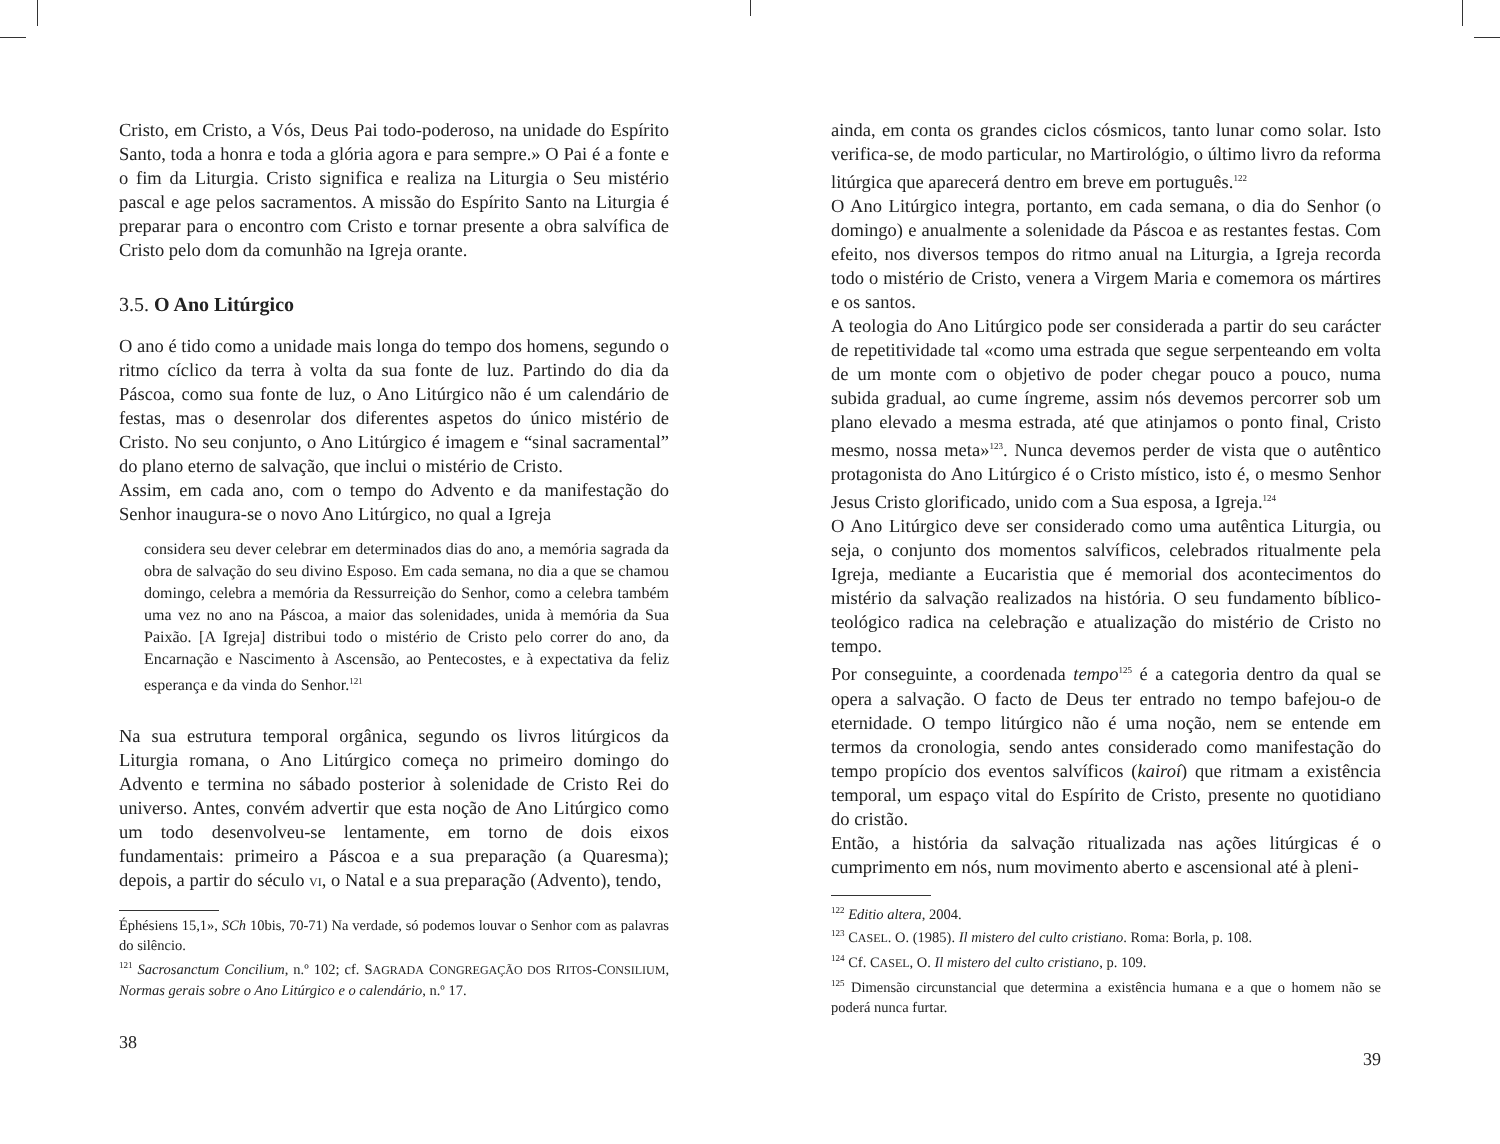Cristo, em Cristo, a Vós, Deus Pai todo-poderoso, na unidade do Espírito Santo, toda a honra e toda a glória agora e para sempre.» O Pai é a fonte e o fim da Liturgia. Cristo significa e realiza na Liturgia o Seu mistério pascal e age pelos sacramentos. A missão do Espírito Santo na Liturgia é preparar para o encontro com Cristo e tornar presente a obra salvífica de Cristo pelo dom da comunhão na Igreja orante.
3.5. O Ano Litúrgico
O ano é tido como a unidade mais longa do tempo dos homens, segundo o ritmo cíclico da terra à volta da sua fonte de luz. Partindo do dia da Páscoa, como sua fonte de luz, o Ano Litúrgico não é um calendário de festas, mas o desenrolar dos diferentes aspetos do único mistério de Cristo. No seu conjunto, o Ano Litúrgico é imagem e “sinal sacramental” do plano eterno de salvação, que inclui o mistério de Cristo.
Assim, em cada ano, com o tempo do Advento e da manifestação do Senhor inaugura-se o novo Ano Litúrgico, no qual a Igreja
considera seu dever celebrar em determinados dias do ano, a memória sagrada da obra de salvação do seu divino Esposo. Em cada semana, no dia a que se chamou domingo, celebra a memória da Ressurreição do Senhor, como a celebra também uma vez no ano na Páscoa, a maior das solenidades, unida à memória da Sua Paixão. [A Igreja] distribui todo o mistério de Cristo pelo correr do ano, da Encarnação e Nascimento à Ascensão, ao Pentecostes, e à expectativa da feliz esperança e da vinda do Senhor.<sup>121</sup>
Na sua estrutura temporal orgânica, segundo os livros litúrgicos da Liturgia romana, o Ano Litúrgico começa no primeiro domingo do Advento e termina no sábado posterior à solenidade de Cristo Rei do universo. Antes, convém advertir que esta noção de Ano Litúrgico como um todo desenvolveu-se lentamente, em torno de dois eixos fundamentais: primeiro a Páscoa e a sua preparação (a Quaresma); depois, a partir do século VI, o Natal e a sua preparação (Advento), tendo,
Éphésiens 15,1», SCh 10bis, 70-71) Na verdade, só podemos louvar o Senhor com as palavras do silêncio.
<sup>121</sup> Sacrosanctum Concilium, n.º 102; cf. SAGRADA CONGREGAÇÃO DOS RITOS-CONSILIUM, Normas gerais sobre o Ano Litúrgico e o calendário, n.º 17.
38
ainda, em conta os grandes ciclos cósmicos, tanto lunar como solar. Isto verifica-se, de modo particular, no Martirológio, o último livro da reforma litúrgica que aparecerá dentro em breve em português.<sup>122</sup>
O Ano Litúrgico integra, portanto, em cada semana, o dia do Senhor (o domingo) e anualmente a solenidade da Páscoa e as restantes festas. Com efeito, nos diversos tempos do ritmo anual na Liturgia, a Igreja recorda todo o mistério de Cristo, venera a Virgem Maria e comemora os mártires e os santos.
A teologia do Ano Litúrgico pode ser considerada a partir do seu carácter de repetitividade tal «como uma estrada que segue serpenteando em volta de um monte com o objetivo de poder chegar pouco a pouco, numa subida gradual, ao cume íngreme, assim nós devemos percorrer sob um plano elevado a mesma estrada, até que atinjamos o ponto final, Cristo mesmo, nossa meta»<sup>123</sup>. Nunca devemos perder de vista que o autêntico protagonista do Ano Litúrgico é o Cristo místico, isto é, o mesmo Senhor Jesus Cristo glorificado, unido com a Sua esposa, a Igreja.<sup>124</sup>
O Ano Litúrgico deve ser considerado como uma autêntica Liturgia, ou seja, o conjunto dos momentos salvíficos, celebrados ritualmente pela Igreja, mediante a Eucaristia que é memorial dos acontecimentos do mistério da salvação realizados na história. O seu fundamento bíblico-teológico radica na celebração e atualização do mistério de Cristo no tempo.
Por conseguinte, a coordenada tempo<sup>125</sup> é a categoria dentro da qual se opera a salvação. O facto de Deus ter entrado no tempo bafejou-o de eternidade. O tempo litúrgico não é uma noção, nem se entende em termos da cronologia, sendo antes considerado como manifestação do tempo propício dos eventos salvíficos (kairoí) que ritmam a existência temporal, um espaço vital do Espírito de Cristo, presente no quotidiano do cristão.
Então, a história da salvação ritualizada nas ações litúrgicas é o cumprimento em nós, num movimento aberto e ascensional até à pleni-
<sup>122</sup> Editio altera, 2004.
<sup>123</sup> CASEL. O. (1985). Il mistero del culto cristiano. Roma: Borla, p. 108.
<sup>124</sup> Cf. CASEL, O. Il mistero del culto cristiano, p. 109.
<sup>125</sup> Dimensão circunstancial que determina a existência humana e a que o homem não se poderá nunca furtar.
39